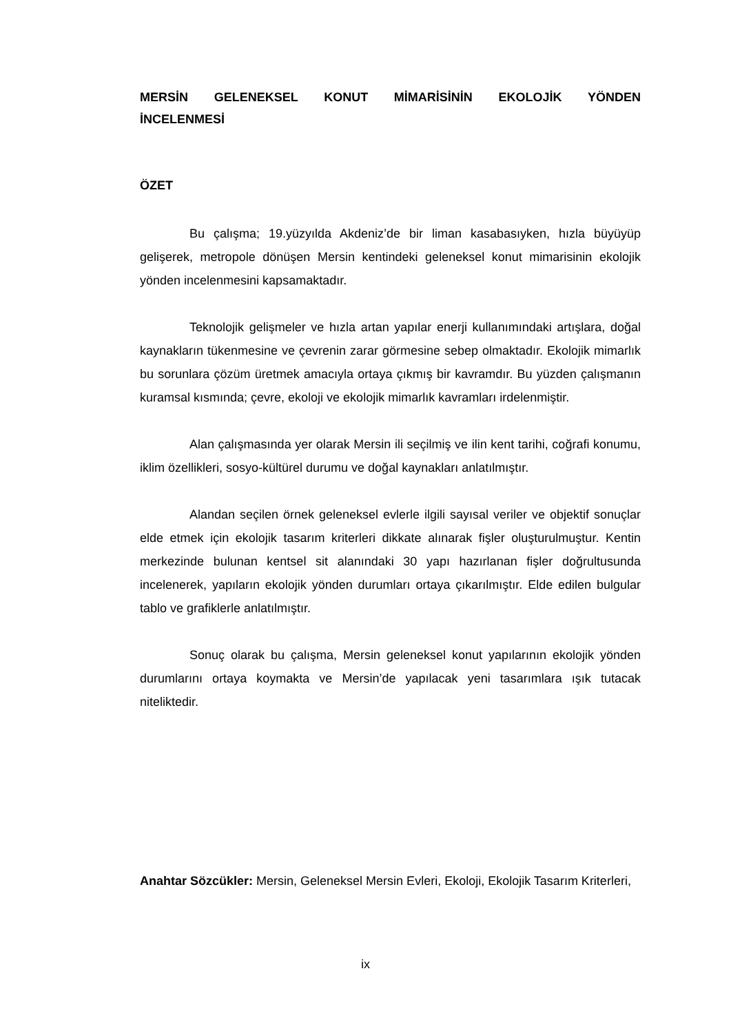MERSİN GELENEKSEL KONUT MİMARİSİNİN EKOLOJİK YÖNDEN İNCELENMESİ
ÖZET
Bu çalışma; 19.yüzyılda Akdeniz’de bir liman kasabasıyken, hızla büyüyüp gelişerek, metropole dönüşen Mersin kentindeki geleneksel konut mimarisinin ekolojik yönden incelenmesini kapsamaktadır.
Teknolojik gelişmeler ve hızla artan yapılar enerji kullanımındaki artışlara, doğal kaynakların tükenmesine ve çevrenin zarar görmesine sebep olmaktadır. Ekolojik mimarlık bu sorunlara çözüm üretmek amacıyla ortaya çıkmış bir kavramdır. Bu yüzden çalışmanın kuramsal kısmında; çevre, ekoloji ve ekolojik mimarlık kavramları irdelenmiştir.
Alan çalışmasında yer olarak Mersin ili seçilmiş ve ilin kent tarihi, coğrafi konumu, iklim özellikleri, sosyo-kültürel durumu ve doğal kaynakları anlatılmıştır.
Alandan seçilen örnek geleneksel evlerle ilgili sayısal veriler ve objektif sonuçlar elde etmek için ekolojik tasarım kriterleri dikkate alınarak fişler oluşturulmuştur. Kentin merkezinde bulunan kentsel sit alanındaki 30 yapı hazırlanan fişler doğrultusunda incelenerek, yapıların ekolojik yönden durumları ortaya çıkarılmıştır. Elde edilen bulgular tablo ve grafiklerle anlatılmıştır.
Sonuç olarak bu çalışma, Mersin geleneksel konut yapılarının ekolojik yönden durumlarını ortaya koymakta ve Mersin’de yapılacak yeni tasarımlara ışık tutacak niteliktedir.
Anahtar Sözcükler: Mersin, Geleneksel Mersin Evleri, Ekoloji, Ekolojik Tasarım Kriterleri,
ix